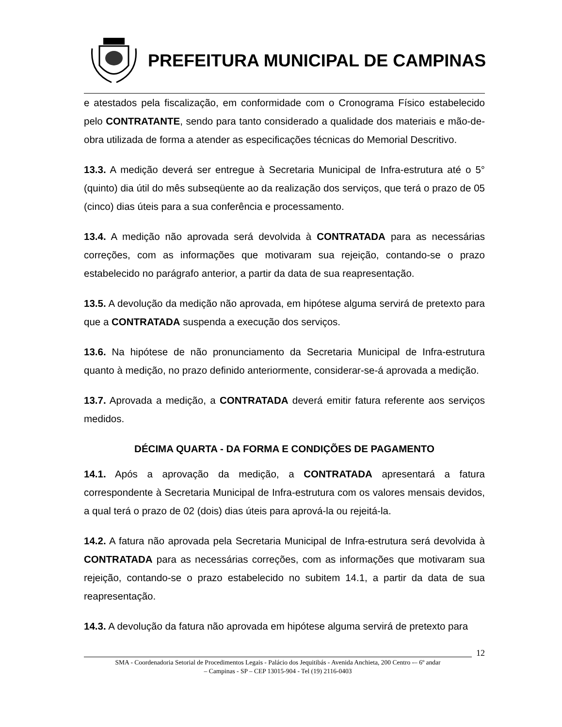PREFEITURA MUNICIPAL DE CAMPINAS
e atestados pela fiscalização, em conformidade com o Cronograma Físico estabelecido pelo CONTRATANTE, sendo para tanto considerado a qualidade dos materiais e mão-de-obra utilizada de forma a atender as especificações técnicas do Memorial Descritivo.
13.3. A medição deverá ser entregue à Secretaria Municipal de Infra-estrutura até o 5° (quinto) dia útil do mês subseqüente ao da realização dos serviços, que terá o prazo de 05 (cinco) dias úteis para a sua conferência e processamento.
13.4. A medição não aprovada será devolvida à CONTRATADA para as necessárias correções, com as informações que motivaram sua rejeição, contando-se o prazo estabelecido no parágrafo anterior, a partir da data de sua reapresentação.
13.5. A devolução da medição não aprovada, em hipótese alguma servirá de pretexto para que a CONTRATADA suspenda a execução dos serviços.
13.6. Na hipótese de não pronunciamento da Secretaria Municipal de Infra-estrutura quanto à medição, no prazo definido anteriormente, considerar-se-á aprovada a medição.
13.7. Aprovada a medição, a CONTRATADA deverá emitir fatura referente aos serviços medidos.
DÉCIMA QUARTA - DA FORMA E CONDIÇÕES DE PAGAMENTO
14.1. Após a aprovação da medição, a CONTRATADA apresentará a fatura correspondente à Secretaria Municipal de Infra-estrutura com os valores mensais devidos, a qual terá o prazo de 02 (dois) dias úteis para aprová-la ou rejeitá-la.
14.2. A fatura não aprovada pela Secretaria Municipal de Infra-estrutura será devolvida à CONTRATADA para as necessárias correções, com as informações que motivaram sua rejeição, contando-se o prazo estabelecido no subitem 14.1, a partir da data de sua reapresentação.
14.3. A devolução da fatura não aprovada em hipótese alguma servirá de pretexto para
12
SMA - Coordenadoria Setorial de Procedimentos Legais - Palácio dos Jequitibás - Avenida Anchieta, 200 Centro -– 6º andar
– Campinas - SP – CEP 13015-904 - Tel (19) 2116-0403